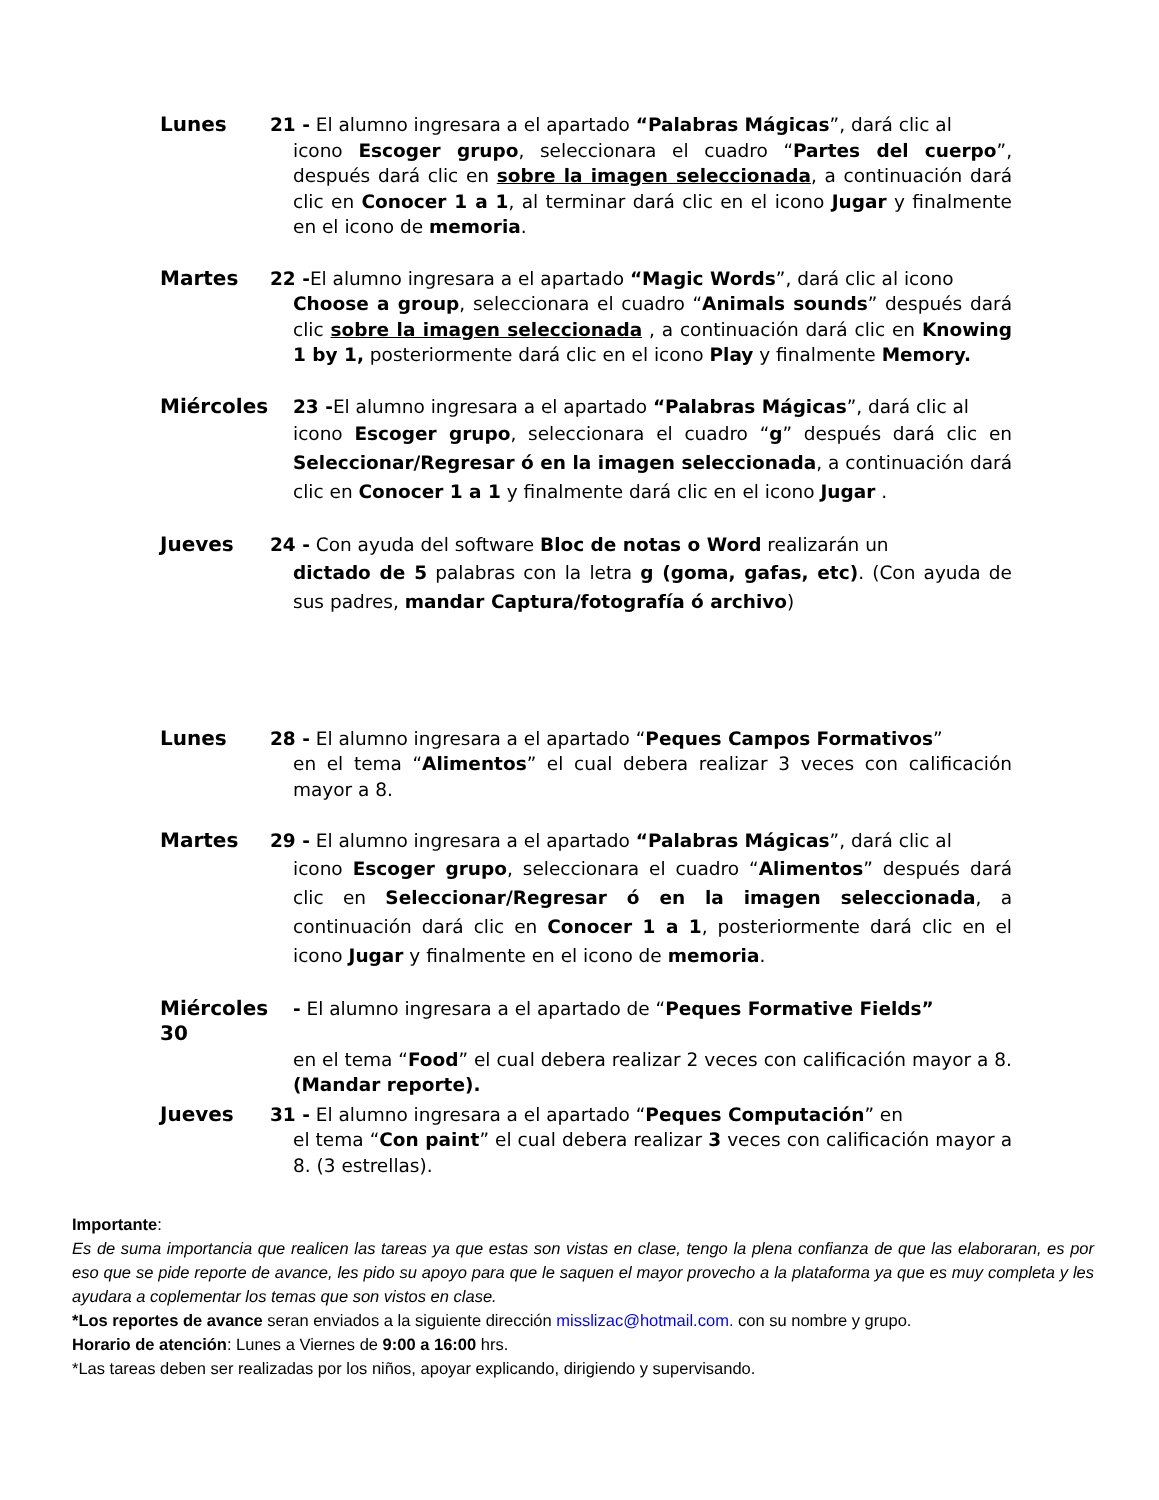Lunes 21 - El alumno ingresara a el apartado “Palabras Mágicas”, dará clic al
icono Escoger grupo, seleccionara el cuadro “Partes del cuerpo”, después dará clic en sobre la imagen seleccionada, a continuación dará clic en Conocer 1 a 1, al terminar dará clic en el icono Jugar y finalmente en el icono de memoria.
Martes 22 -El alumno ingresara a el apartado “Magic Words”, dará clic al icono
Choose a group, seleccionara el cuadro “Animals sounds” después dará clic sobre la imagen seleccionada , a continuación dará clic en Knowing 1 by 1, posteriormente dará clic en el icono Play y finalmente Memory.
Miércoles 23 -El alumno ingresara a el apartado “Palabras Mágicas”, dará clic al
icono Escoger grupo, seleccionara el cuadro “g” después dará clic en Seleccionar/Regresar ó en la imagen seleccionada, a continuación dará clic en Conocer 1 a 1 y finalmente dará clic en el icono Jugar .
Jueves 24 - Con ayuda del software Bloc de notas o Word realizarán un
dictado de 5 palabras con la letra g (goma, gafas, etc). (Con ayuda de sus padres, mandar Captura/fotografía ó archivo)
Lunes 28 - El alumno ingresara a el apartado “Peques Campos Formativos”
en el tema “Alimentos” el cual debera realizar 3 veces con calificación mayor a 8.
Martes 29 - El alumno ingresara a el apartado “Palabras Mágicas”, dará clic al
icono Escoger grupo, seleccionara el cuadro “Alimentos” después dará clic en Seleccionar/Regresar ó en la imagen seleccionada, a continuación dará clic en Conocer 1 a 1, posteriormente dará clic en el icono Jugar y finalmente en el icono de memoria.
Miércoles 30 - El alumno ingresara a el apartado de “Peques Formative Fields”
en el tema “Food” el cual debera realizar 2 veces con calificación mayor a 8. (Mandar reporte).
Jueves 31 - El alumno ingresara a el apartado “Peques Computación” en
el tema “Con paint” el cual debera realizar 3 veces con calificación mayor a 8. (3 estrellas).
Importante:
Es de suma importancia que realicen las tareas ya que estas son vistas en clase, tengo la plena confianza de que las elaboraran, es por eso que se pide reporte de avance, les pido su apoyo para que le saquen el mayor provecho a la plataforma ya que es muy completa y les ayudara a coplementar los temas que son vistos en clase.
*Los reportes de avance seran enviados a la siguiente dirección misslizac@hotmail.com. con su nombre y grupo.
Horario de atención: Lunes a Viernes de 9:00 a 16:00 hrs.
*Las tareas deben ser realizadas por los niños, apoyar explicando, dirigiendo y supervisando.